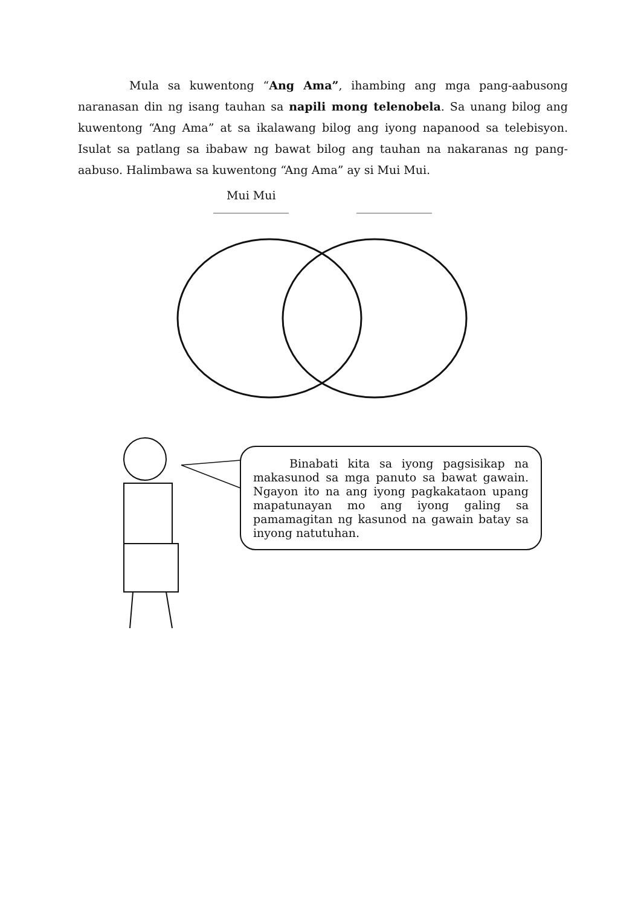Mula sa kuwentong “Ang Ama”, ihambing ang mga pang-aabusong naranasan din ng isang tauhan sa napili mong telenobela. Sa unang bilog ang kuwentong “Ang Ama” at sa ikalawang bilog ang iyong napanood sa telebisyon. Isulat sa patlang sa ibabaw ng bawat bilog ang tauhan na nakaranas ng pang-aabuso. Halimbawa sa kuwentong “Ang Ama” ay si Mui Mui.
Mui Mui
Binabati kita sa iyong pagsisikap na makasunod sa mga panuto sa bawat gawain. Ngayon ito na ang iyong pagkakataon upang mapatunayan mo ang iyong galing sa pamamagitan ng kasunod na gawain batay sa inyong natutuhan.